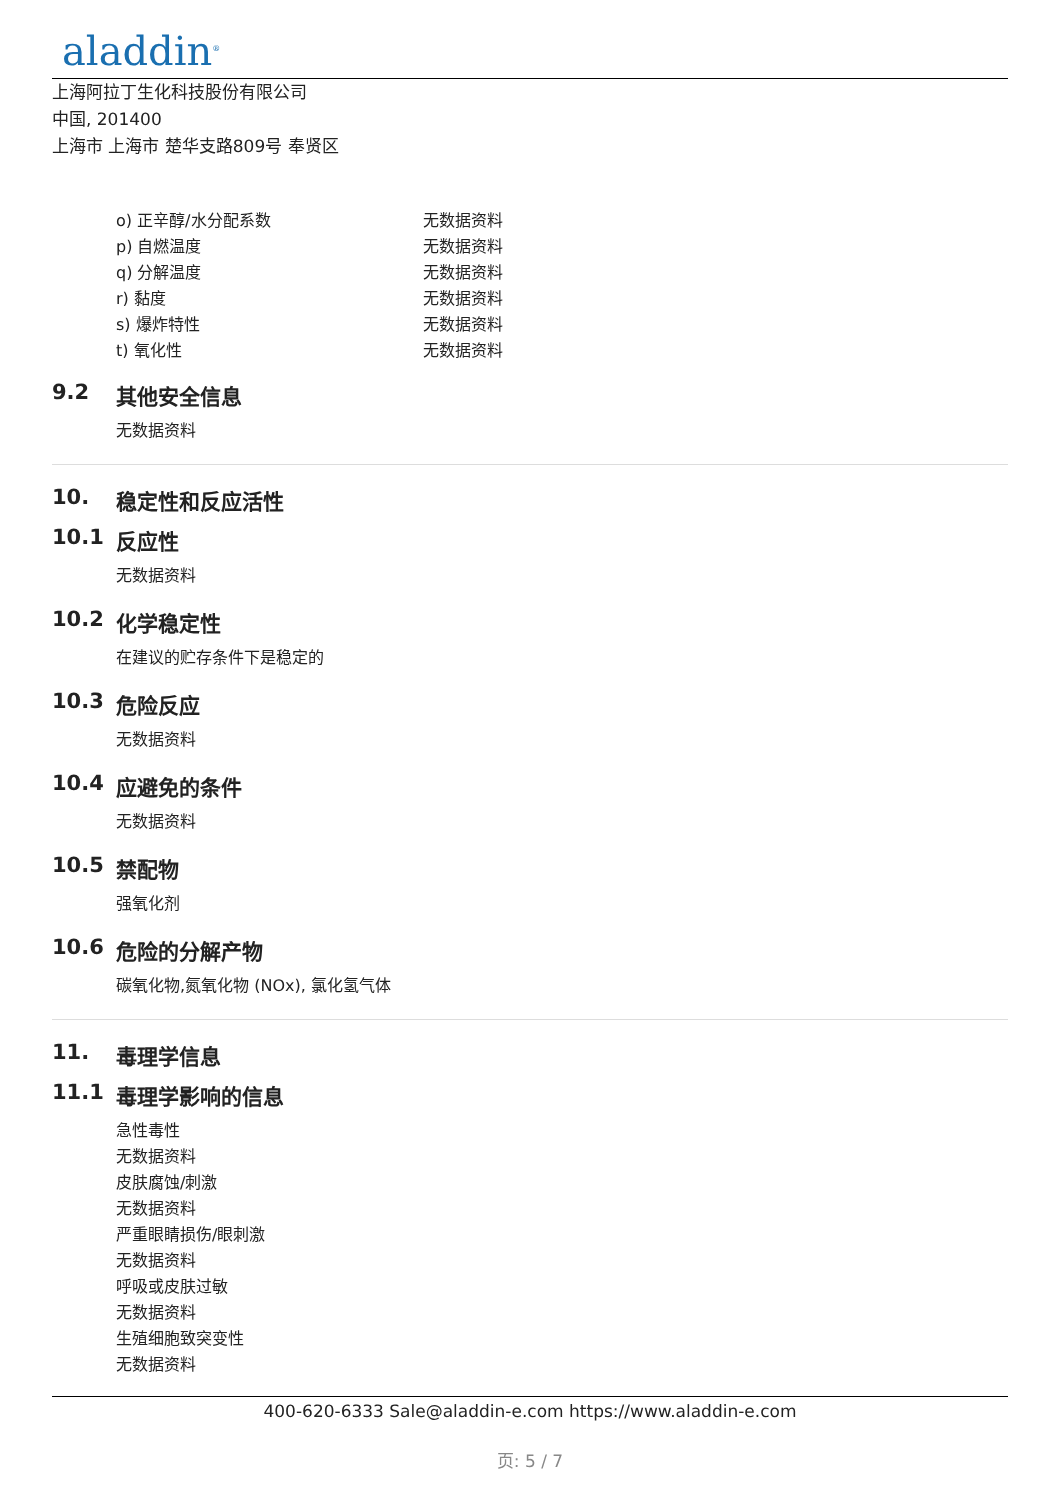aladdin<sup>®</sup>
上海阿拉丁生化科技股份有限公司
中国, 201400
上海市 上海市 楚华支路809号 奉贤区
| o) 正辛醇/水分配系数 | 无数据资料 |
| p) 自燃温度 | 无数据资料 |
| q) 分解温度 | 无数据资料 |
| r) 黏度 | 无数据资料 |
| s) 爆炸特性 | 无数据资料 |
| t) 氧化性 | 无数据资料 |
9.2 其他安全信息
无数据资料
10. 稳定性和反应活性
10.1 反应性
无数据资料
10.2 化学稳定性
在建议的贮存条件下是稳定的
10.3 危险反应
无数据资料
10.4 应避免的条件
无数据资料
10.5 禁配物
强氧化剂
10.6 危险的分解产物
碳氧化物,氮氧化物 (NOx), 氯化氢气体
11. 毒理学信息
11.1 毒理学影响的信息
急性毒性
无数据资料
皮肤腐蚀/刺激
无数据资料
严重眼睛损伤/眼刺激
无数据资料
呼吸或皮肤过敏
无数据资料
生殖细胞致突变性
无数据资料
400-620-6333 Sale@aladdin-e.com https://www.aladdin-e.com
页: 5 / 7